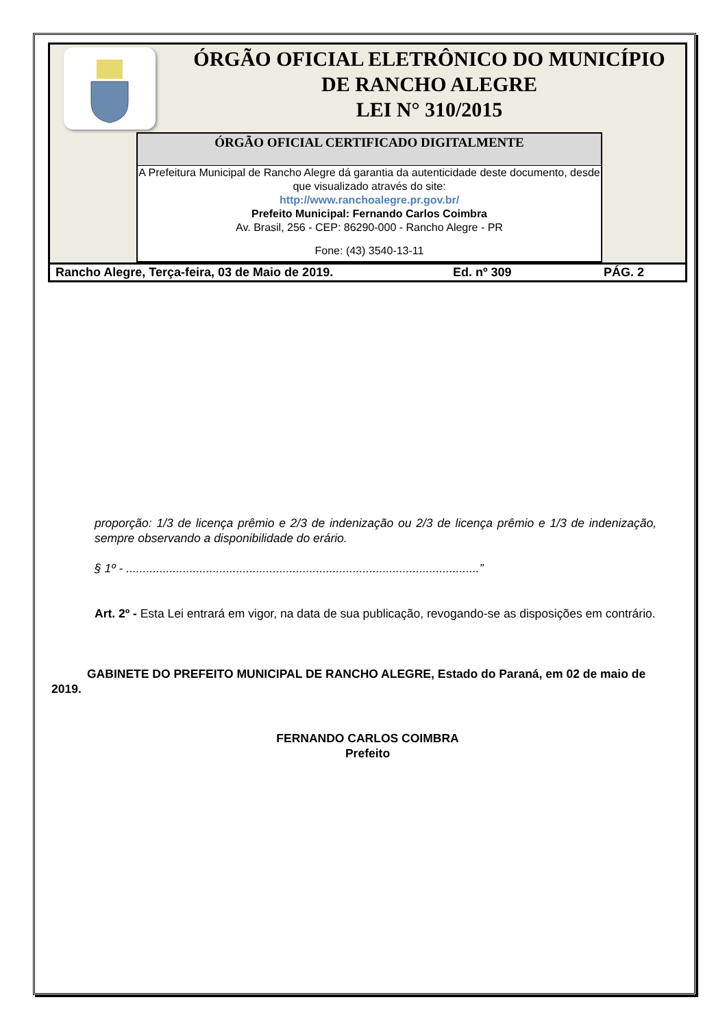ÓRGÃO OFICIAL ELETRÔNICO DO MUNICÍPIO
DE RANCHO ALEGRE
LEI N° 310/2015
ÓRGÃO OFICIAL CERTIFICADO DIGITALMENTE
A Prefeitura Municipal de Rancho Alegre dá garantia da autenticidade deste documento, desde que visualizado através do site:
http://www.ranchoalegre.pr.gov.br/
Prefeito Municipal: Fernando Carlos Coimbra
Av. Brasil, 256 - CEP: 86290-000 - Rancho Alegre - PR
Fone: (43) 3540-13-11
Rancho Alegre, Terça-feira, 03 de Maio de 2019. Ed. nº 309 PÁG. 2
proporção: 1/3 de licença prêmio e 2/3 de indenização ou 2/3 de licença prêmio e 1/3 de indenização, sempre observando a disponibilidade do erário.
§ 1º - ..........................................................................................................”
Art. 2º - Esta Lei entrará em vigor, na data de sua publicação, revogando-se as disposições em contrário.
GABINETE DO PREFEITO MUNICIPAL DE RANCHO ALEGRE, Estado do Paraná, em 02 de maio de 2019.
FERNANDO CARLOS COIMBRA
Prefeito